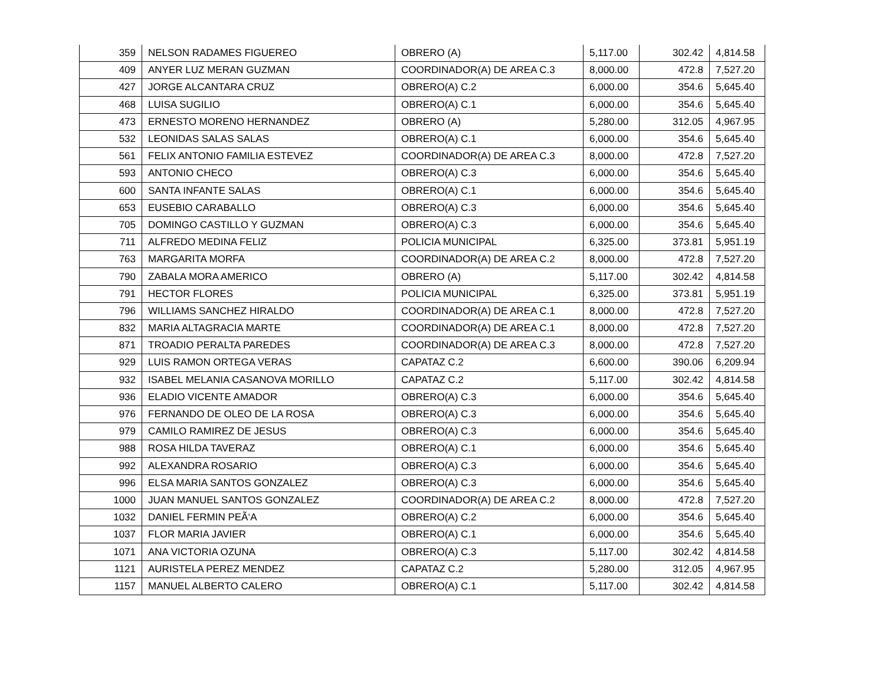| 359 | NELSON RADAMES FIGUEREO | OBRERO (A) | 5,117.00 | 302.42 | 4,814.58 |
| 409 | ANYER LUZ MERAN GUZMAN | COORDINADOR(A) DE AREA C.3 | 8,000.00 | 472.8 | 7,527.20 |
| 427 | JORGE ALCANTARA CRUZ | OBRERO(A) C.2 | 6,000.00 | 354.6 | 5,645.40 |
| 468 | LUISA SUGILIO | OBRERO(A) C.1 | 6,000.00 | 354.6 | 5,645.40 |
| 473 | ERNESTO MORENO HERNANDEZ | OBRERO (A) | 5,280.00 | 312.05 | 4,967.95 |
| 532 | LEONIDAS SALAS SALAS | OBRERO(A) C.1 | 6,000.00 | 354.6 | 5,645.40 |
| 561 | FELIX ANTONIO FAMILIA ESTEVEZ | COORDINADOR(A) DE AREA C.3 | 8,000.00 | 472.8 | 7,527.20 |
| 593 | ANTONIO CHECO | OBRERO(A) C.3 | 6,000.00 | 354.6 | 5,645.40 |
| 600 | SANTA INFANTE SALAS | OBRERO(A) C.1 | 6,000.00 | 354.6 | 5,645.40 |
| 653 | EUSEBIO CARABALLO | OBRERO(A) C.3 | 6,000.00 | 354.6 | 5,645.40 |
| 705 | DOMINGO CASTILLO Y GUZMAN | OBRERO(A) C.3 | 6,000.00 | 354.6 | 5,645.40 |
| 711 | ALFREDO MEDINA FELIZ | POLICIA MUNICIPAL | 6,325.00 | 373.81 | 5,951.19 |
| 763 | MARGARITA MORFA | COORDINADOR(A) DE AREA C.2 | 8,000.00 | 472.8 | 7,527.20 |
| 790 | ZABALA MORA AMERICO | OBRERO (A) | 5,117.00 | 302.42 | 4,814.58 |
| 791 | HECTOR FLORES | POLICIA MUNICIPAL | 6,325.00 | 373.81 | 5,951.19 |
| 796 | WILLIAMS SANCHEZ HIRALDO | COORDINADOR(A) DE AREA C.1 | 8,000.00 | 472.8 | 7,527.20 |
| 832 | MARIA ALTAGRACIA MARTE | COORDINADOR(A) DE AREA C.1 | 8,000.00 | 472.8 | 7,527.20 |
| 871 | TROADIO PERALTA PAREDES | COORDINADOR(A) DE AREA C.3 | 8,000.00 | 472.8 | 7,527.20 |
| 929 | LUIS RAMON ORTEGA VERAS | CAPATAZ C.2 | 6,600.00 | 390.06 | 6,209.94 |
| 932 | ISABEL MELANIA CASANOVA MORILLO | CAPATAZ C.2 | 5,117.00 | 302.42 | 4,814.58 |
| 936 | ELADIO VICENTE AMADOR | OBRERO(A) C.3 | 6,000.00 | 354.6 | 5,645.40 |
| 976 | FERNANDO DE OLEO DE LA ROSA | OBRERO(A) C.3 | 6,000.00 | 354.6 | 5,645.40 |
| 979 | CAMILO RAMIREZ DE JESUS | OBRERO(A) C.3 | 6,000.00 | 354.6 | 5,645.40 |
| 988 | ROSA HILDA TAVERAZ | OBRERO(A) C.1 | 6,000.00 | 354.6 | 5,645.40 |
| 992 | ALEXANDRA ROSARIO | OBRERO(A) C.3 | 6,000.00 | 354.6 | 5,645.40 |
| 996 | ELSA MARIA SANTOS GONZALEZ | OBRERO(A) C.3 | 6,000.00 | 354.6 | 5,645.40 |
| 1000 | JUAN MANUEL SANTOS GONZALEZ | COORDINADOR(A) DE AREA C.2 | 8,000.00 | 472.8 | 7,527.20 |
| 1032 | DANIEL FERMIN PEÃ‘A | OBRERO(A) C.2 | 6,000.00 | 354.6 | 5,645.40 |
| 1037 | FLOR MARIA JAVIER | OBRERO(A) C.1 | 6,000.00 | 354.6 | 5,645.40 |
| 1071 | ANA VICTORIA OZUNA | OBRERO(A) C.3 | 5,117.00 | 302.42 | 4,814.58 |
| 1121 | AURISTELA PEREZ MENDEZ | CAPATAZ C.2 | 5,280.00 | 312.05 | 4,967.95 |
| 1157 | MANUEL ALBERTO CALERO | OBRERO(A) C.1 | 5,117.00 | 302.42 | 4,814.58 |